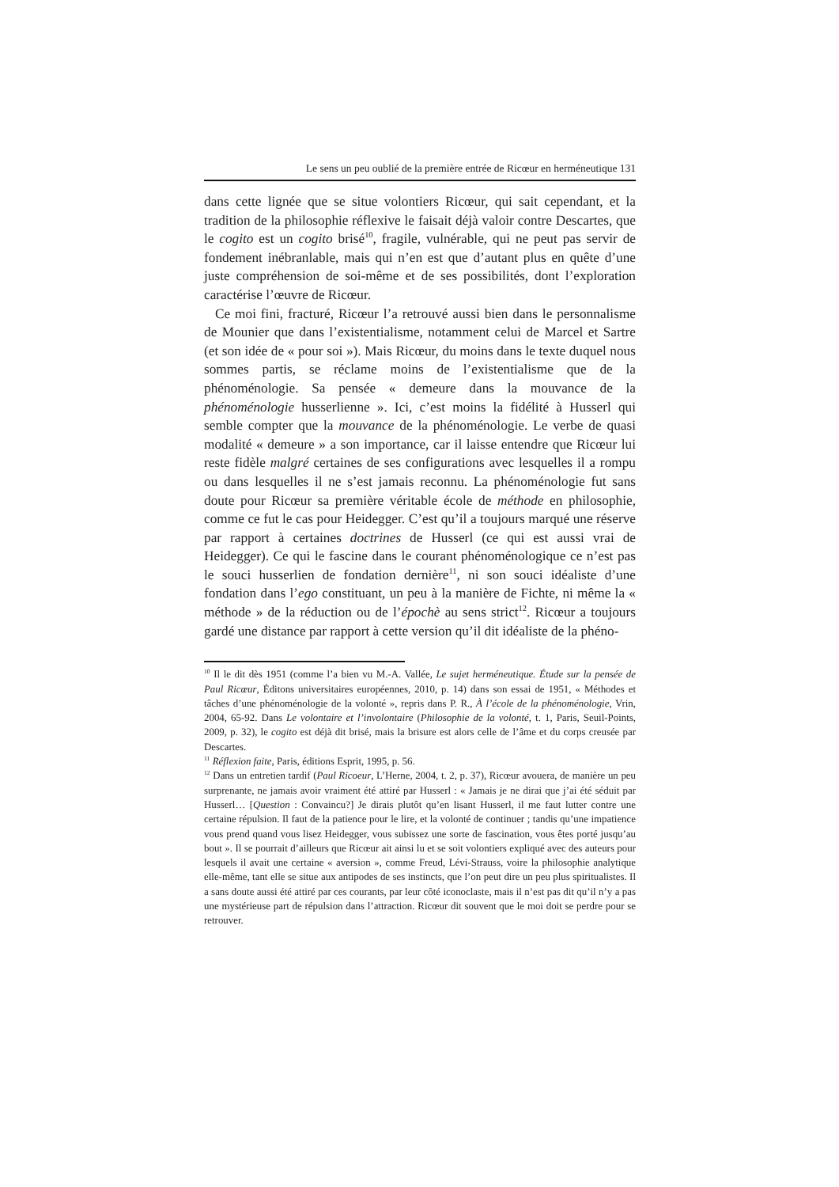Le sens un peu oublié de la première entrée de Ricœur en herméneutique 131
dans cette lignée que se situe volontiers Ricœur, qui sait cependant, et la tradition de la philosophie réflexive le faisait déjà valoir contre Descartes, que le cogito est un cogito brisé<sup>10</sup>, fragile, vulnérable, qui ne peut pas servir de fondement inébranlable, mais qui n’en est que d’autant plus en quête d’une juste compréhension de soi-même et de ses possibilités, dont l’exploration caractérise l’œuvre de Ricœur.
Ce moi fini, fracturé, Ricœur l’a retrouvé aussi bien dans le personnalisme de Mounier que dans l’existentialisme, notamment celui de Marcel et Sartre (et son idée de « pour soi »). Mais Ricœur, du moins dans le texte duquel nous sommes partis, se réclame moins de l’existentialisme que de la phénoménologie. Sa pensée « demeure dans la mouvance de la phénoménologie husserlienne ». Ici, c’est moins la fidélité à Husserl qui semble compter que la mouvance de la phénoménologie. Le verbe de quasi modalité « demeure » a son importance, car il laisse entendre que Ricœur lui reste fidèle malgré certaines de ses configurations avec lesquelles il a rompu ou dans lesquelles il ne s’est jamais reconnu. La phénoménologie fut sans doute pour Ricœur sa première véritable école de méthode en philosophie, comme ce fut le cas pour Heidegger. C’est qu’il a toujours marqué une réserve par rapport à certaines doctrines de Husserl (ce qui est aussi vrai de Heidegger). Ce qui le fascine dans le courant phénoménologique ce n’est pas le souci husserlien de fondation dernière<sup>11</sup>, ni son souci idéaliste d’une fondation dans l’ego constituant, un peu à la manière de Fichte, ni même la « méthode » de la réduction ou de l’épochè au sens strict<sup>12</sup>. Ricœur a toujours gardé une distance par rapport à cette version qu’il dit idéaliste de la phéno-
<sup>10</sup> Il le dit dès 1951 (comme l’a bien vu M.-A. Vallée, Le sujet herméneutique. Étude sur la pensée de Paul Ricœur, Éditons universitaires européennes, 2010, p. 14) dans son essai de 1951, « Méthodes et tâches d’une phénoménologie de la volonté », repris dans P. R., À l’école de la phénoménologie, Vrin, 2004, 65-92. Dans Le volontaire et l’involontaire (Philosophie de la volonté, t. 1, Paris, Seuil-Points, 2009, p. 32), le cogito est déjà dit brisé, mais la brisure est alors celle de l’âme et du corps creusée par Descartes.
<sup>11</sup> Réflexion faite, Paris, éditions Esprit, 1995, p. 56.
<sup>12</sup> Dans un entretien tardif (Paul Ricoeur, L’Herne, 2004, t. 2, p. 37), Ricœur avouera, de manière un peu surprenante, ne jamais avoir vraiment été attiré par Husserl : « Jamais je ne dirai que j’ai été séduit par Husserl… [Question : Convaincu?] Je dirais plutôt qu’en lisant Husserl, il me faut lutter contre une certaine répulsion. Il faut de la patience pour le lire, et la volonté de continuer ; tandis qu’une impatience vous prend quand vous lisez Heidegger, vous subissez une sorte de fascination, vous êtes porté jusqu’au bout ». Il se pourrait d’ailleurs que Ricœur ait ainsi lu et se soit volontiers expliqué avec des auteurs pour lesquels il avait une certaine « aversion », comme Freud, Lévi-Strauss, voire la philosophie analytique elle-même, tant elle se situe aux antipodes de ses instincts, que l’on peut dire un peu plus spiritualistes. Il a sans doute aussi été attiré par ces courants, par leur côté iconoclaste, mais il n’est pas dit qu’il n’y a pas une mystérieuse part de répulsion dans l’attraction. Ricœur dit souvent que le moi doit se perdre pour se retrouver.